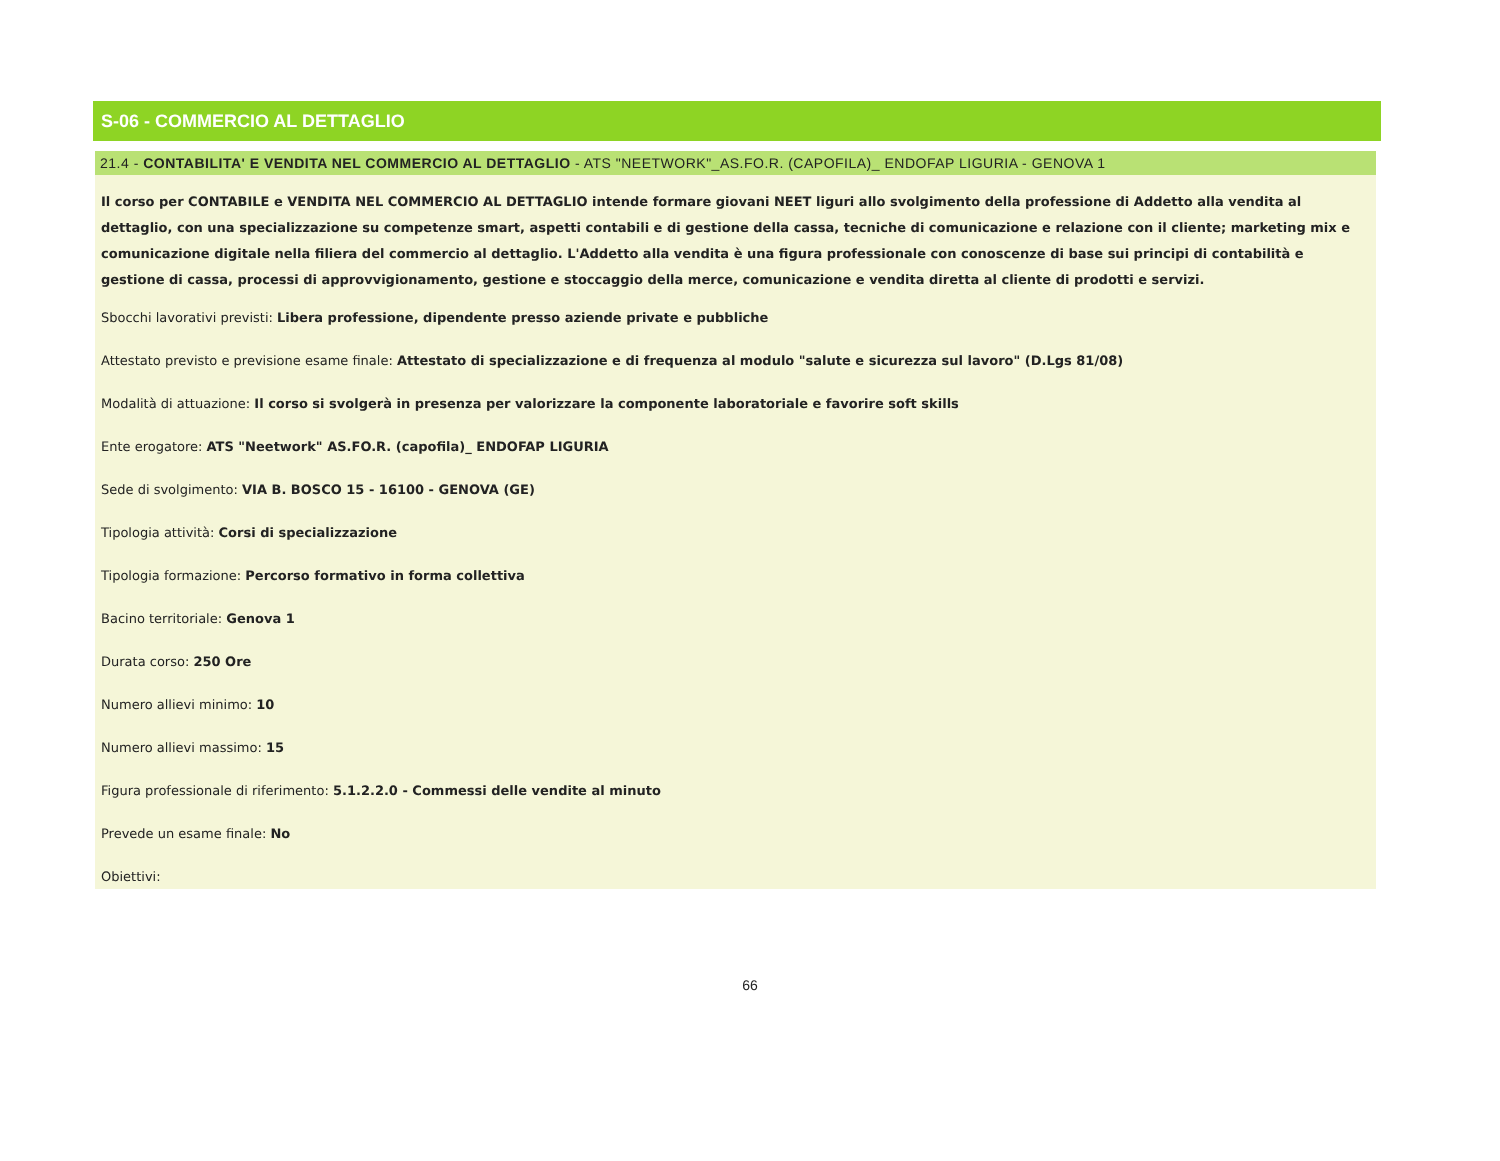S-06 - COMMERCIO AL DETTAGLIO
21.4 - CONTABILITA' E VENDITA NEL COMMERCIO AL DETTAGLIO - ATS "NEETWORK"_AS.FO.R. (CAPOFILA)_ ENDOFAP LIGURIA - GENOVA 1
Il corso per CONTABILE e VENDITA NEL COMMERCIO AL DETTAGLIO intende formare giovani NEET liguri allo svolgimento della professione di Addetto alla vendita al dettaglio, con una specializzazione su competenze smart, aspetti contabili e di gestione della cassa, tecniche di comunicazione e relazione con il cliente; marketing mix e comunicazione digitale nella filiera del commercio al dettaglio. L'Addetto alla vendita è una figura professionale con conoscenze di base sui principi di contabilità e gestione di cassa, processi di approvvigionamento, gestione e stoccaggio della merce, comunicazione e vendita diretta al cliente di prodotti e servizi.
Sbocchi lavorativi previsti: Libera professione, dipendente presso aziende private e pubbliche
Attestato previsto e previsione esame finale: Attestato di specializzazione e di frequenza al modulo "salute e sicurezza sul lavoro" (D.Lgs 81/08)
Modalità di attuazione: Il corso si svolgerà in presenza per valorizzare la componente laboratoriale e favorire soft skills
Ente erogatore: ATS "Neetwork" AS.FO.R. (capofila)_ ENDOFAP LIGURIA
Sede di svolgimento: VIA B. BOSCO 15 - 16100 - GENOVA (GE)
Tipologia attività: Corsi di specializzazione
Tipologia formazione: Percorso formativo in forma collettiva
Bacino territoriale: Genova 1
Durata corso: 250 Ore
Numero allievi minimo: 10
Numero allievi massimo: 15
Figura professionale di riferimento: 5.1.2.2.0 - Commessi delle vendite al minuto
Prevede un esame finale: No
Obiettivi:
66